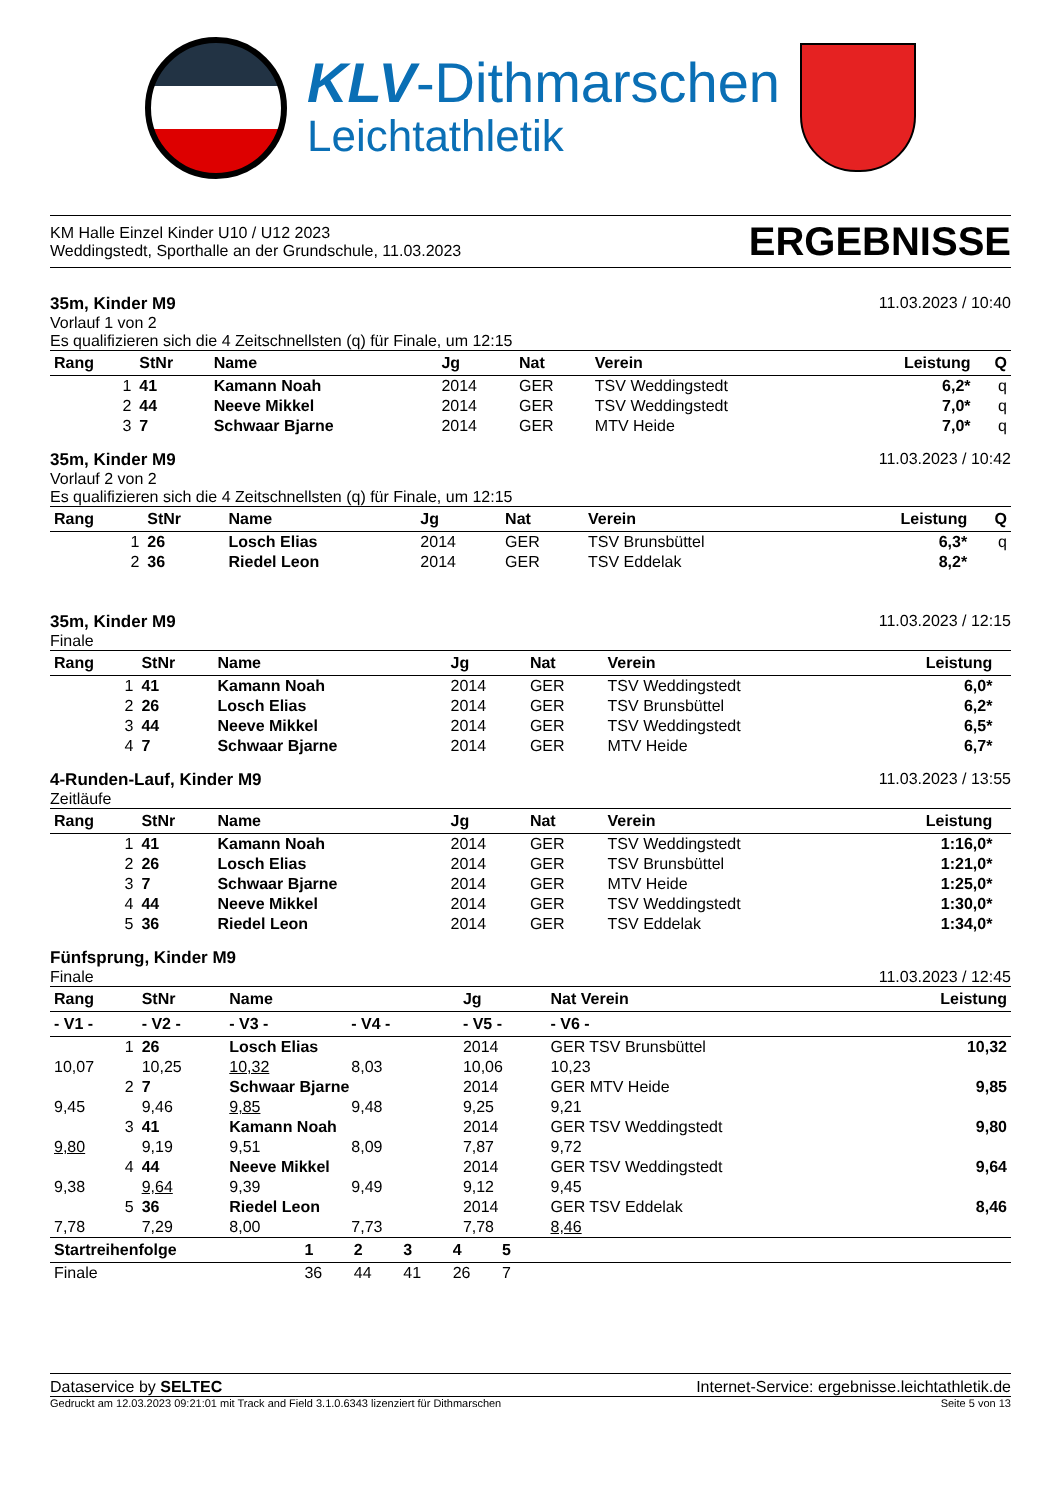KLV-Dithmarschen
Leichtathletik
KM Halle Einzel Kinder U10 / U12 2023
Weddingstedt, Sporthalle an der Grundschule, 11.03.2023
ERGEBNISSE
35m, Kinder M9 11.03.2023 / 10:40
Vorlauf 1 von 2
Es qualifizieren sich die 4 Zeitschnellsten (q) für Finale, um 12:15
| Rang | StNr | Name | Jg | Nat | Verein | Leistung | Q |
| --- | --- | --- | --- | --- | --- | --- | --- |
| 1 | 41 | Kamann Noah | 2014 | GER | TSV Weddingstedt | 6,2* | q |
| 2 | 44 | Neeve Mikkel | 2014 | GER | TSV Weddingstedt | 7,0* | q |
| 3 | 7 | Schwaar Bjarne | 2014 | GER | MTV Heide | 7,0* | q |
35m, Kinder M9 11.03.2023 / 10:42
Vorlauf 2 von 2
Es qualifizieren sich die 4 Zeitschnellsten (q) für Finale, um 12:15
| Rang | StNr | Name | Jg | Nat | Verein | Leistung | Q |
| --- | --- | --- | --- | --- | --- | --- | --- |
| 1 | 26 | Losch Elias | 2014 | GER | TSV Brunsbüttel | 6,3* | q |
| 2 | 36 | Riedel Leon | 2014 | GER | TSV Eddelak | 8,2* | |
35m, Kinder M9 11.03.2023 / 12:15
Finale
| Rang | StNr | Name | Jg | Nat | Verein | Leistung | |
| --- | --- | --- | --- | --- | --- | --- | --- |
| 1 | 41 | Kamann Noah | 2014 | GER | TSV Weddingstedt | 6,0* | |
| 2 | 26 | Losch Elias | 2014 | GER | TSV Brunsbüttel | 6,2* | |
| 3 | 44 | Neeve Mikkel | 2014 | GER | TSV Weddingstedt | 6,5* | |
| 4 | 7 | Schwaar Bjarne | 2014 | GER | MTV Heide | 6,7* | |
4-Runden-Lauf, Kinder M9 11.03.2023 / 13:55
Zeitläufe
| Rang | StNr | Name | Jg | Nat | Verein | Leistung | |
| --- | --- | --- | --- | --- | --- | --- | --- |
| 1 | 41 | Kamann Noah | 2014 | GER | TSV Weddingstedt | 1:16,0* | |
| 2 | 26 | Losch Elias | 2014 | GER | TSV Brunsbüttel | 1:21,0* | |
| 3 | 7 | Schwaar Bjarne | 2014 | GER | MTV Heide | 1:25,0* | |
| 4 | 44 | Neeve Mikkel | 2014 | GER | TSV Weddingstedt | 1:30,0* | |
| 5 | 36 | Riedel Leon | 2014 | GER | TSV Eddelak | 1:34,0* | |
Fünfsprung, Kinder M9
Finale 11.03.2023 / 12:45
| Rang | StNr | Name | | Jg | Nat Verein | Leistung |
| --- | --- | --- | --- | --- | --- | --- |
| - V1 - | - V2 - | - V3 - | - V4 - | - V5 - | - V6 - | |
| 1 | 26 | Losch Elias | | 2014 | GER TSV Brunsbüttel | 10,32 |
| 10,07 | 10,25 | 10,32 | 8,03 | 10,06 | 10,23 | |
| 2 | 7 | Schwaar Bjarne | | 2014 | GER MTV Heide | 9,85 |
| 9,45 | 9,46 | 9,85 | 9,48 | 9,25 | 9,21 | |
| 3 | 41 | Kamann Noah | | 2014 | GER TSV Weddingstedt | 9,80 |
| 9,80 | 9,19 | 9,51 | 8,09 | 7,87 | 9,72 | |
| 4 | 44 | Neeve Mikkel | | 2014 | GER TSV Weddingstedt | 9,64 |
| 9,38 | 9,64 | 9,39 | 9,49 | 9,12 | 9,45 | |
| 5 | 36 | Riedel Leon | | 2014 | GER TSV Eddelak | 8,46 |
| 7,78 | 7,29 | 8,00 | 7,73 | 7,78 | 8,46 | |
| Startreihenfolge | 1 | 2 | 3 | 4 | 5 | |
| --- | --- | --- | --- | --- | --- | --- |
| Finale | 36 | 44 | 41 | 26 | 7 | |
Dataservice by SELTEC Internet-Service: ergebnisse.leichtathletik.de
Gedruckt am 12.03.2023 09:21:01 mit Track and Field 3.1.0.6343 lizenziert für Dithmarschen Seite 5 von 13